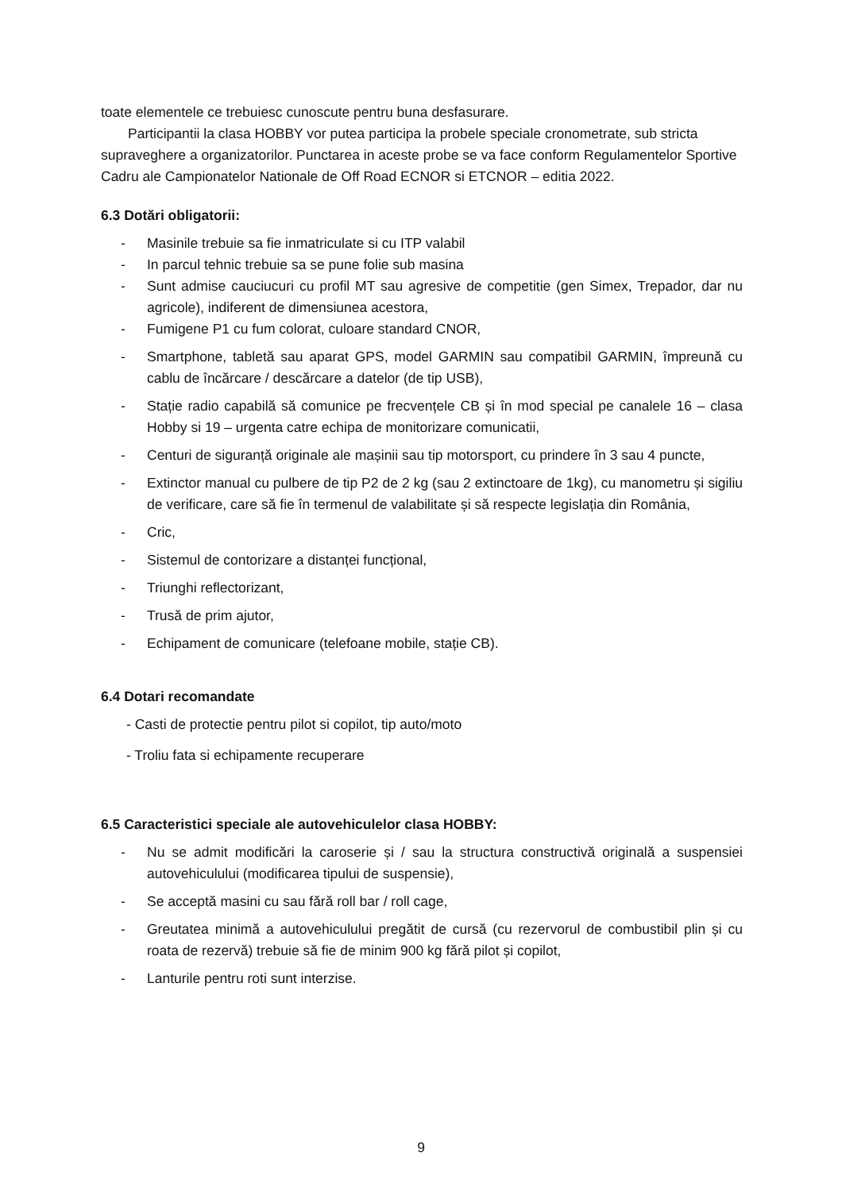toate elementele ce trebuiesc cunoscute pentru buna desfasurare.
Participantii la clasa HOBBY vor putea participa la probele speciale cronometrate, sub stricta supraveghere a organizatorilor. Punctarea in aceste probe se va face conform Regulamentelor Sportive Cadru ale Campionatelor Nationale de Off Road ECNOR si ETCNOR – editia 2022.
6.3 Dotări obligatorii:
- Masinile trebuie sa fie inmatriculate si cu ITP valabil
- In parcul tehnic trebuie sa se pune folie sub masina
- Sunt admise cauciucuri cu profil MT sau agresive de competitie (gen Simex, Trepador, dar nu agricole), indiferent de dimensiunea acestora,
- Fumigene P1 cu fum colorat, culoare standard CNOR,
- Smartphone, tabletă sau aparat GPS, model GARMIN sau compatibil GARMIN, împreună cu cablu de încărcare / descărcare a datelor (de tip USB),
- Stație radio capabilă să comunice pe frecvențele CB și în mod special pe canalele 16 – clasa Hobby si 19 – urgenta catre echipa de monitorizare comunicatii,
- Centuri de siguranță originale ale mașinii sau tip motorsport, cu prindere în 3 sau 4 puncte,
- Extinctor manual cu pulbere de tip P2 de 2 kg (sau 2 extinctoare de 1kg), cu manometru și sigiliu de verificare, care să fie în termenul de valabilitate și să respecte legislația din România,
- Cric,
- Sistemul de contorizare a distanței funcțional,
- Triunghi reflectorizant,
- Trusă de prim ajutor,
- Echipament de comunicare (telefoane mobile, stație CB).
6.4 Dotari recomandate
- Casti de protectie pentru pilot si copilot, tip auto/moto
- Troliu fata si echipamente recuperare
6.5 Caracteristici speciale ale autovehiculelor clasa HOBBY:
- Nu se admit modificări la caroserie și / sau la structura constructivă originală a suspensiei autovehiculului (modificarea tipului de suspensie),
- Se acceptă masini cu sau fără roll bar / roll cage,
- Greutatea minimă a autovehiculului pregătit de cursă (cu rezervorul de combustibil plin și cu roata de rezervă) trebuie să fie de minim 900 kg fără pilot și copilot,
- Lanturile pentru roti sunt interzise.
9